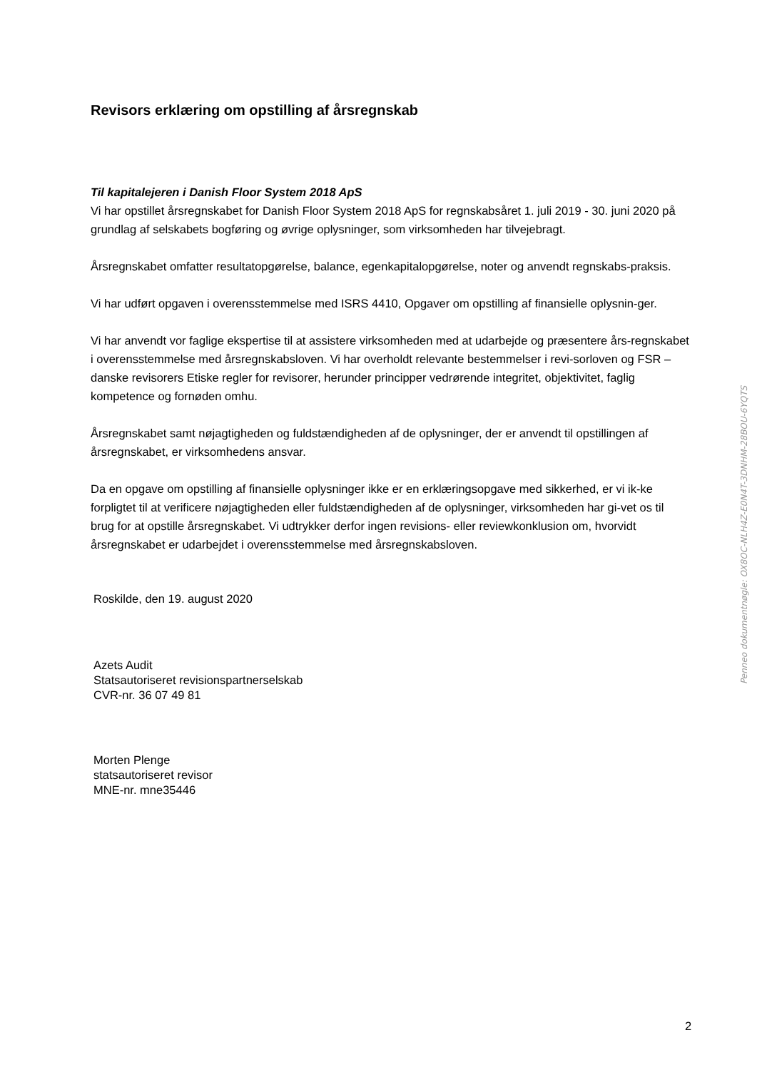Revisors erklæring om opstilling af årsregnskab
Til kapitalejeren i Danish Floor System 2018 ApS
Vi har opstillet årsregnskabet for Danish Floor System 2018 ApS for regnskabsåret 1. juli 2019 - 30. juni 2020 på grundlag af selskabets bogføring og øvrige oplysninger, som virksomheden har tilvejebragt.
Årsregnskabet omfatter resultatopgørelse, balance, egenkapitalopgørelse, noter og anvendt regnskabs-praksis.
Vi har udført opgaven i overensstemmelse med ISRS 4410, Opgaver om opstilling af finansielle oplysnin-ger.
Vi har anvendt vor faglige ekspertise til at assistere virksomheden med at udarbejde og præsentere års-regnskabet i overensstemmelse med årsregnskabsloven. Vi har overholdt relevante bestemmelser i revi-sorloven og FSR – danske revisorers Etiske regler for revisorer, herunder principper vedrørende integritet, objektivitet, faglig kompetence og fornøden omhu.
Årsregnskabet samt nøjagtigheden og fuldstændigheden af de oplysninger, der er anvendt til opstillingen af årsregnskabet, er virksomhedens ansvar.
Da en opgave om opstilling af finansielle oplysninger ikke er en erklæringsopgave med sikkerhed, er vi ik-ke forpligtet til at verificere nøjagtigheden eller fuldstændigheden af de oplysninger, virksomheden har gi-vet os til brug for at opstille årsregnskabet. Vi udtrykker derfor ingen revisions- eller reviewkonklusion om, hvorvidt årsregnskabet er udarbejdet i overensstemmelse med årsregnskabsloven.
Roskilde, den 19. august 2020
Azets Audit
Statsautoriseret revisionspartnerselskab
CVR-nr. 36 07 49 81
Morten Plenge
statsautoriseret revisor
MNE-nr. mne35446
Penneo dokumentnøgle: OX8OC-NLH4Z-E0N4T-3DNHM-28BOU-6YQTS
2